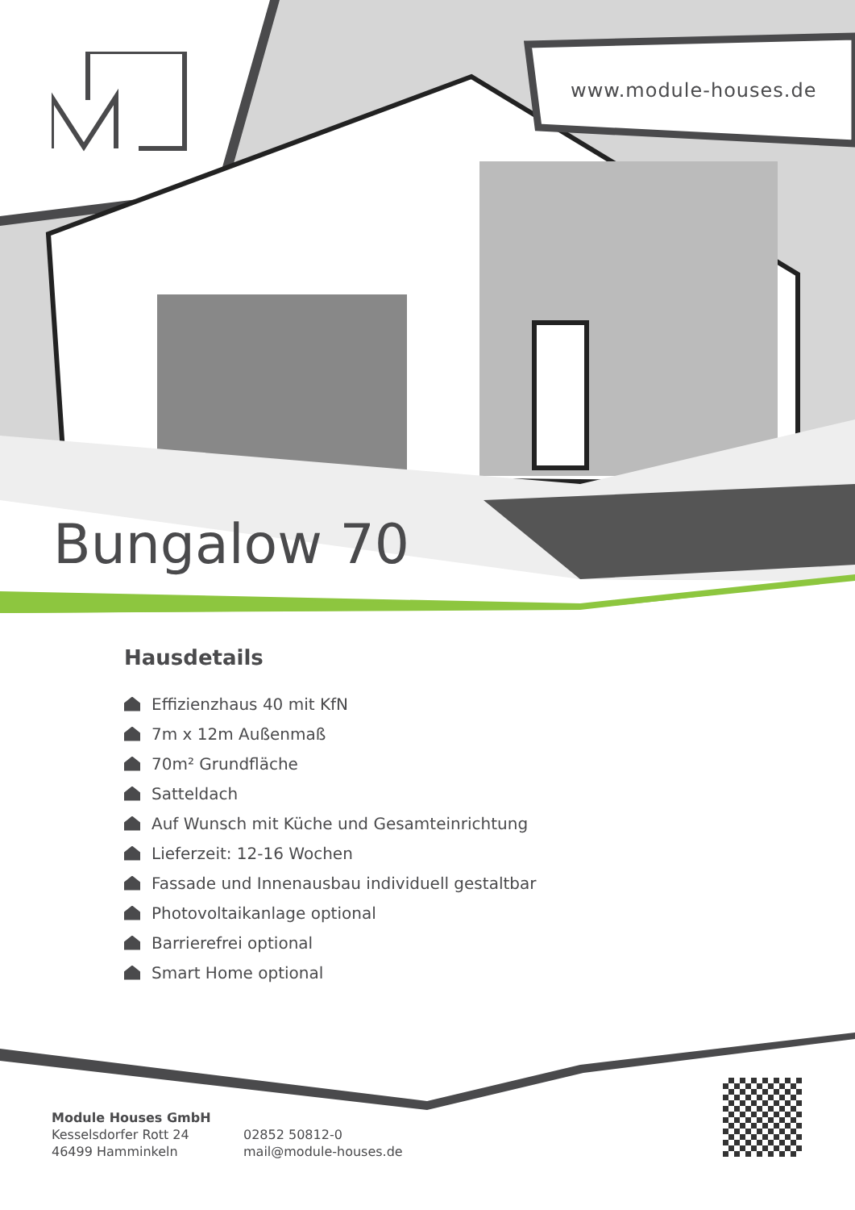www.module-houses.de
Bungalow 70
Hausdetails
Effizienzhaus 40 mit KfN
7m x 12m Außenmaß
70m² Grundfläche
Satteldach
Auf Wunsch mit Küche und Gesamteinrichtung
Lieferzeit: 12-16 Wochen
Fassade und Innenausbau individuell gestaltbar
Photovoltaikanlage optional
Barrierefrei optional
Smart Home optional
Module Houses GmbH
Kesselsdorfer Rott 24
46499 Hamminkeln
02852 50812-0
mail@module-houses.de